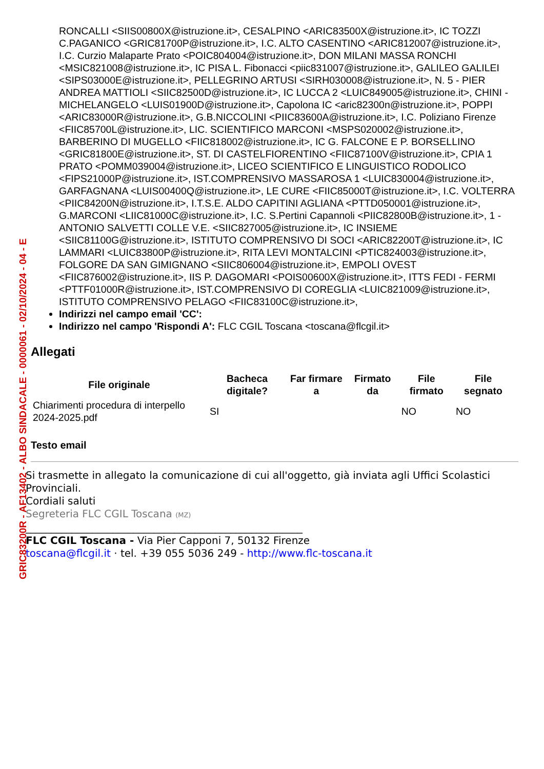GRIC83200R - AF13402 - ALBO SINDACALE - 0000061 - 02/10/2024 - 04 - E
RONCALLI <SIIS00800X@istruzione.it>, CESALPINO <ARIC83500X@istruzione.it>, IC TOZZI C.PAGANICO <GRIC81700P@istruzione.it>, I.C. ALTO CASENTINO <ARIC812007@istruzione.it>, I.C. Curzio Malaparte Prato <POIC804004@istruzione.it>, DON MILANI MASSA RONCHI <MSIC821008@istruzione.it>, IC PISA L. Fibonacci <piic831007@istruzione.it>, GALILEO GALILEI <SIPS03000E@istruzione.it>, PELLEGRINO ARTUSI <SIRH030008@istruzione.it>, N. 5 - PIER ANDREA MATTIOLI <SIIC82500D@istruzione.it>, IC LUCCA 2 <LUIC849005@istruzione.it>, CHINI - MICHELANGELO <LUIS01900D@istruzione.it>, Capolona IC <aric82300n@istruzione.it>, POPPI <ARIC83000R@istruzione.it>, G.B.NICCOLINI <PIIC83600A@istruzione.it>, I.C. Poliziano Firenze <FIIC85700L@istruzione.it>, LIC. SCIENTIFICO MARCONI <MSPS020002@istruzione.it>, BARBERINO DI MUGELLO <FIIC818002@istruzione.it>, IC G. FALCONE E P. BORSELLINO <GRIC81800E@istruzione.it>, ST. DI CASTELFIORENTINO <FIIC87100V@istruzione.it>, CPIA 1 PRATO <POMM039004@istruzione.it>, LICEO SCIENTIFICO E LINGUISTICO RODOLICO <FIPS21000P@istruzione.it>, IST.COMPRENSIVO MASSAROSA 1 <LUIC830004@istruzione.it>, GARFAGNANA <LUIS00400Q@istruzione.it>, LE CURE <FIIC85000T@istruzione.it>, I.C. VOLTERRA <PIIC84200N@istruzione.it>, I.T.S.E. ALDO CAPITINI AGLIANA <PTTD050001@istruzione.it>, G.MARCONI <LIIC81000C@istruzione.it>, I.C. S.Pertini Capannoli <PIIC82800B@istruzione.it>, 1 - ANTONIO SALVETTI COLLE V.E. <SIIC827005@istruzione.it>, IC INSIEME <SIIC81100G@istruzione.it>, ISTITUTO COMPRENSIVO DI SOCI <ARIC82200T@istruzione.it>, IC LAMMARI <LUIC83800P@istruzione.it>, RITA LEVI MONTALCINI <PTIC824003@istruzione.it>, FOLGORE DA SAN GIMIGNANO <SIIC806004@istruzione.it>, EMPOLI OVEST <FIIC876002@istruzione.it>, IIS P. DAGOMARI <POIS00600X@istruzione.it>, ITTS FEDI - FERMI <PTTF01000R@istruzione.it>, IST.COMPRENSIVO DI COREGLIA <LUIC821009@istruzione.it>, ISTITUTO COMPRENSIVO PELAGO <FIIC83100C@istruzione.it>,
Indirizzi nel campo email 'CC':
Indirizzo nel campo 'Rispondi A': FLC CGIL Toscana <toscana@flcgil.it>
Allegati
| File originale | Bacheca digitale? | Far firmare a | Firmato da | File firmato | File segnato |
| --- | --- | --- | --- | --- | --- |
| Chiarimenti procedura di interpello 2024-2025.pdf | SI | | | NO | NO |
Testo email
Si trasmette in allegato la comunicazione di cui all'oggetto, già inviata agli Uffici Scolastici Provinciali.
Cordiali saluti
Segreteria FLC CGIL Toscana (MZ)
______________________________________________________
FLC CGIL Toscana - Via Pier Capponi 7, 50132 Firenze
toscana@flcgil.it · tel. +39 055 5036 249 - http://www.flc-toscana.it